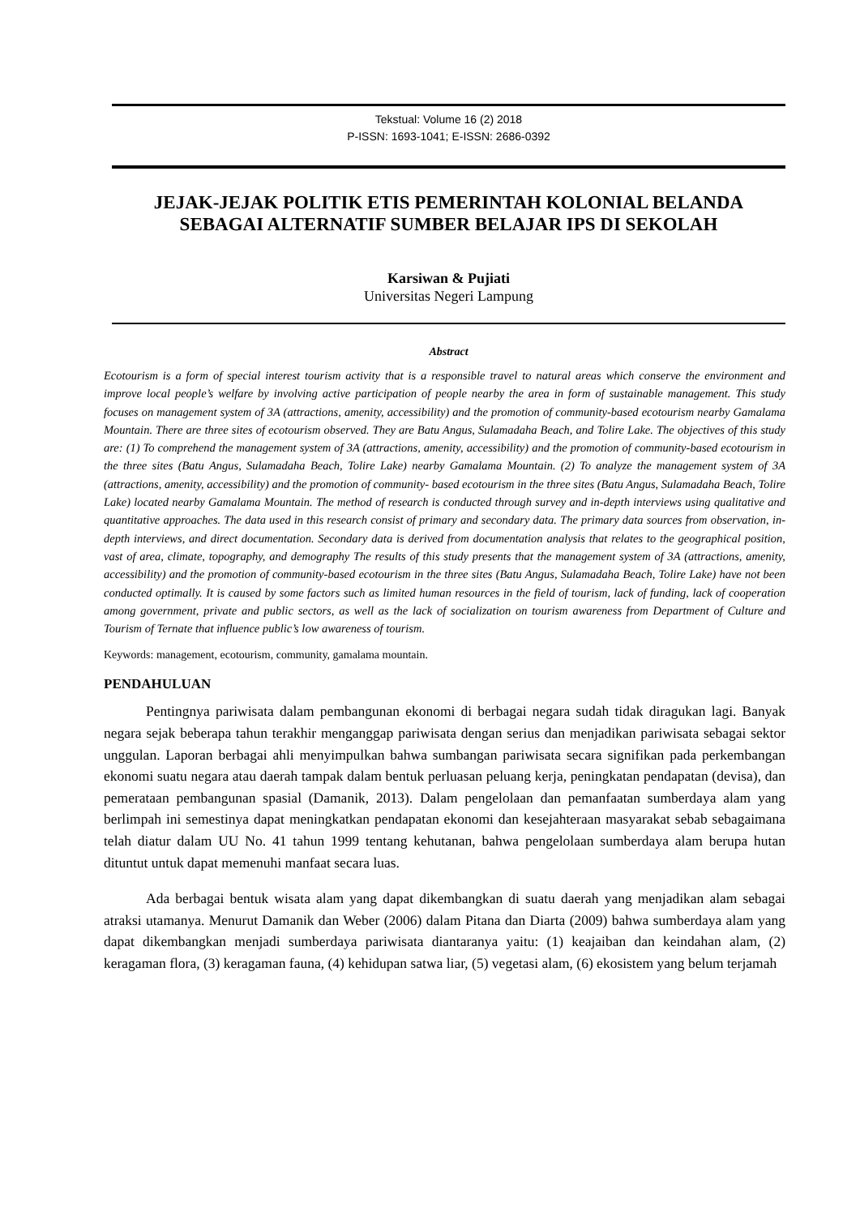Tekstual: Volume 16 (2) 2018
P-ISSN: 1693-1041; E-ISSN: 2686-0392
JEJAK-JEJAK POLITIK ETIS PEMERINTAH KOLONIAL BELANDA SEBAGAI ALTERNATIF SUMBER BELAJAR IPS DI SEKOLAH
Karsiwan & Pujiati
Universitas Negeri Lampung
Abstract
Ecotourism is a form of special interest tourism activity that is a responsible travel to natural areas which conserve the environment and improve local people’s welfare by involving active participation of people nearby the area in form of sustainable management. This study focuses on management system of 3A (attractions, amenity, accessibility) and the promotion of community-based ecotourism nearby Gamalama Mountain. There are three sites of ecotourism observed. They are Batu Angus, Sulamadaha Beach, and Tolire Lake. The objectives of this study are: (1) To comprehend the management system of 3A (attractions, amenity, accessibility) and the promotion of community-based ecotourism in the three sites (Batu Angus, Sulamadaha Beach, Tolire Lake) nearby Gamalama Mountain. (2) To analyze the management system of 3A (attractions, amenity, accessibility) and the promotion of community- based ecotourism in the three sites (Batu Angus, Sulamadaha Beach, Tolire Lake) located nearby Gamalama Mountain. The method of research is conducted through survey and in-depth interviews using qualitative and quantitative approaches. The data used in this research consist of primary and secondary data. The primary data sources from observation, in-depth interviews, and direct documentation. Secondary data is derived from documentation analysis that relates to the geographical position, vast of area, climate, topography, and demography The results of this study presents that the management system of 3A (attractions, amenity, accessibility) and the promotion of community-based ecotourism in the three sites (Batu Angus, Sulamadaha Beach, Tolire Lake) have not been conducted optimally. It is caused by some factors such as limited human resources in the field of tourism, lack of funding, lack of cooperation among government, private and public sectors, as well as the lack of socialization on tourism awareness from Department of Culture and Tourism of Ternate that influence public’s low awareness of tourism.
Keywords: management, ecotourism, community, gamalama mountain.
PENDAHULUAN
Pentingnya pariwisata dalam pembangunan ekonomi di berbagai negara sudah tidak diragukan lagi. Banyak negara sejak beberapa tahun terakhir menganggap pariwisata dengan serius dan menjadikan pariwisata sebagai sektor unggulan. Laporan berbagai ahli menyimpulkan bahwa sumbangan pariwisata secara signifikan pada perkembangan ekonomi suatu negara atau daerah tampak dalam bentuk perluasan peluang kerja, peningkatan pendapatan (devisa), dan pemerataan pembangunan spasial (Damanik, 2013). Dalam pengelolaan dan pemanfaatan sumberdaya alam yang berlimpah ini semestinya dapat meningkatkan pendapatan ekonomi dan kesejahteraan masyarakat sebab sebagaimana telah diatur dalam UU No. 41 tahun 1999 tentang kehutanan, bahwa pengelolaan sumberdaya alam berupa hutan dituntut untuk dapat memenuhi manfaat secara luas.
Ada berbagai bentuk wisata alam yang dapat dikembangkan di suatu daerah yang menjadikan alam sebagai atraksi utamanya. Menurut Damanik dan Weber (2006) dalam Pitana dan Diarta (2009) bahwa sumberdaya alam yang dapat dikembangkan menjadi sumberdaya pariwisata diantaranya yaitu: (1) keajaiban dan keindahan alam, (2) keragaman flora, (3) keragaman fauna, (4) kehidupan satwa liar, (5) vegetasi alam, (6) ekosistem yang belum terjamah